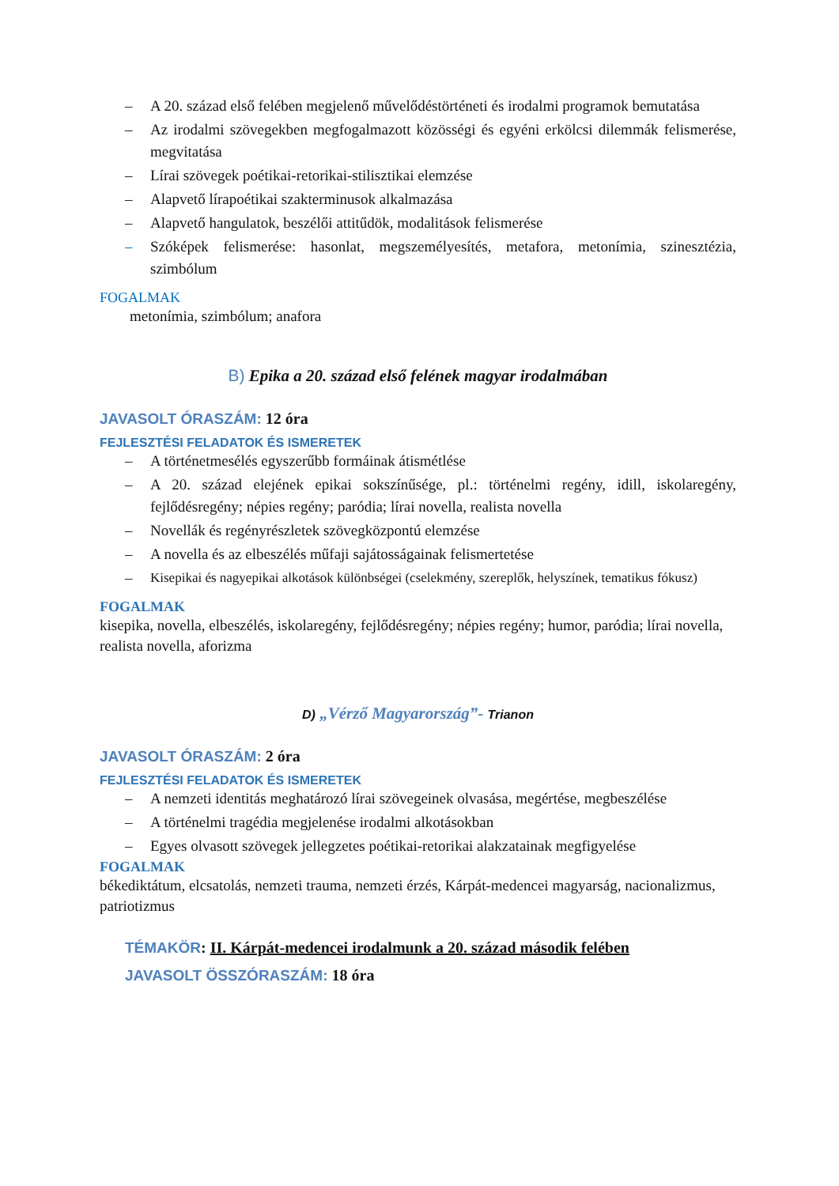– A 20. század első felében megjelenő művelődéstörténeti és irodalmi programok bemutatása
– Az irodalmi szövegekben megfogalmazott közösségi és egyéni erkölcsi dilemmák felismerése, megvitatása
– Lírai szövegek poétikai-retorikai-stilisztikai elemzése
– Alapvető lírapoétikai szakterminusok alkalmazása
– Alapvető hangulatok, beszélői attitűdök, modalitások felismerése
– Szóképek felismerése: hasonlat, megszemélyesítés, metafora, metonímia, szinesztézia, szimbólum
FOGALMAK
metonímia, szimbólum; anafora
B) Epika a 20. század első felének magyar irodalmában
JAVASOLT ÓRASZÁM: 12 óra
FEJLESZTÉSI FELADATOK ÉS ISMERETEK
– A történetmesélés egyszerűbb formáinak átismétlése
– A 20. század elejének epikai sokszínűsége, pl.: történelmi regény, idill, iskolaregény, fejlődésregény; népies regény; paródia; lírai novella, realista novella
– Novellák és regényrészletek szövegközpontú elemzése
– A novella és az elbeszélés műfaji sajátosságainak felismertetése
– Kisepikai és nagyepikai alkotások különbségei (cselekmény, szereplők, helyszínek, tematikus fókusz)
FOGALMAK
kisepika, novella, elbeszélés, iskolaregény, fejlődésregény; népies regény; humor, paródia; lírai novella, realista novella, aforizma
D) „Vérző Magyarország”- Trianon
JAVASOLT ÓRASZÁM: 2 óra
FEJLESZTÉSI FELADATOK ÉS ISMERETEK
– A nemzeti identitás meghatározó lírai szövegeinek olvasása, megértése, megbeszélése
– A történelmi tragédia megjelenése irodalmi alkotásokban
– Egyes olvasott szövegek jellegzetes poétikai-retorikai alakzatainak megfigyelése
FOGALMAK
békediktátum, elcsatolás, nemzeti trauma, nemzeti érzés, Kárpát-medencei magyarság, nacionalizmus, patriotizmus
TÉMAKÖR: II. Kárpát-medencei irodalmunk a 20. század második felében
JAVASOLT ÖSSZÓRASZÁM: 18 óra